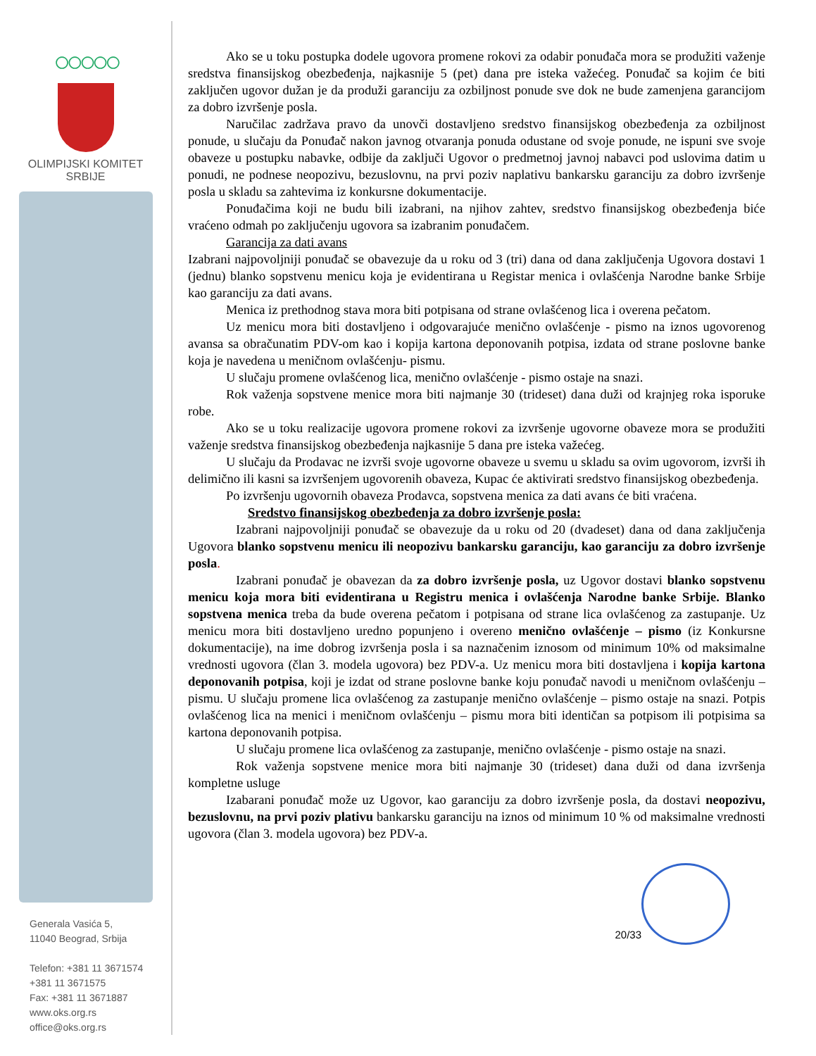○○○○○
OLIMPIJSKI KOMITET
SRBIJE
Generala Vasića 5,
11040 Beograd, Srbija
Telefon: +381 11 3671574
+381 11 3671575
Fax: +381 11 3671887
www.oks.org.rs
office@oks.org.rs
Ako se u toku postupka dodele ugovora promene rokovi za odabir ponuđača mora se produžiti važenje sredstva finansijskog obezbeđenja, najkasnije 5 (pet) dana pre isteka važećeg. Ponuđač sa kojim će biti zaključen ugovor dužan je da produži garanciju za ozbiljnost ponude sve dok ne bude zamenjena garancijom za dobro izvršenje posla.
Naručilac zadržava pravo da unovči dostavljeno sredstvo finansijskog obezbeđenja za ozbiljnost ponude, u slučaju da Ponuđač nakon javnog otvaranja ponuda odustane od svoje ponude, ne ispuni sve svoje obaveze u postupku nabavke, odbije da zaključi Ugovor o predmetnoj javnoj nabavci pod uslovima datim u ponudi, ne podnese neopozivu, bezuslovnu, na prvi poziv naplativu bankarsku garanciju za dobro izvršenje posla u skladu sa zahtevima iz konkursne dokumentacije.
Ponuđačima koji ne budu bili izabrani, na njihov zahtev, sredstvo finansijskog obezbeđenja biće vraćeno odmah po zaključenju ugovora sa izabranim ponuđačem.
Garancija za dati avans
Izabrani najpovoljniji ponuđač se obavezuje da u roku od 3 (tri) dana od dana zaključenja Ugovora dostavi 1 (jednu) blanko sopstvenu menicu koja je evidentirana u Registar menica i ovlašćenja Narodne banke Srbije kao garanciju za dati avans.
Menica iz prethodnog stava mora biti potpisana od strane ovlašćenog lica i overena pečatom.
Uz menicu mora biti dostavljeno i odgovarajuće menično ovlašćenje - pismo na iznos ugovorenog avansa sa obračunatim PDV-om kao i kopija kartona deponovanih potpisa, izdata od strane poslovne banke koja je navedena u meničnom ovlašćenju- pismu.
U slučaju promene ovlašćenog lica, menično ovlašćenje - pismo ostaje na snazi.
Rok važenja sopstvene menice mora biti najmanje 30 (trideset) dana duži od krajnjeg roka isporuke robe.
Ako se u toku realizacije ugovora promene rokovi za izvršenje ugovorne obaveze mora se produžiti važenje sredstva finansijskog obezbeđenja najkasnije 5 dana pre isteka važećeg.
U slučaju da Prodavac ne izvrši svoje ugovorne obaveze u svemu u skladu sa ovim ugovorom, izvrši ih delimično ili kasni sa izvršenjem ugovorenih obaveza, Kupac će aktivirati sredstvo finansijskog obezbeđenja.
Po izvršenju ugovornih obaveza Prodavca, sopstvena menica za dati avans će biti vraćena.
Sredstvo finansijskog obezbeđenja za dobro izvršenje posla:
Izabrani najpovoljniji ponuđač se obavezuje da u roku od 20 (dvadeset) dana od dana zaključenja Ugovora blanko sopstvenu menicu ili neopozivu bankarsku garanciju, kao garanciju za dobro izvršenje posla.
Izabrani ponuđač je obavezan da za dobro izvršenje posla, uz Ugovor dostavi blanko sopstvenu menicu koja mora biti evidentirana u Registru menica i ovlašćenja Narodne banke Srbije. Blanko sopstvena menica treba da bude overena pečatom i potpisana od strane lica ovlašćenog za zastupanje. Uz menicu mora biti dostavljeno uredno popunjeno i overeno menično ovlašćenje – pismo (iz Konkursne dokumentacije), na ime dobrog izvršenja posla i sa naznačenim iznosom od minimum 10% od maksimalne vrednosti ugovora (član 3. modela ugovora) bez PDV-a. Uz menicu mora biti dostavljena i kopija kartona deponovanih potpisa, koji je izdat od strane poslovne banke koju ponuđač navodi u meničnom ovlašćenju – pismu. U slučaju promene lica ovlašćenog za zastupanje menično ovlašćenje – pismo ostaje na snazi. Potpis ovlašćenog lica na menici i meničnom ovlašćenju – pismu mora biti identičan sa potpisom ili potpisima sa kartona deponovanih potpisa.
U slučaju promene lica ovlašćenog za zastupanje, menično ovlašćenje - pismo ostaje na snazi.
Rok važenja sopstvene menice mora biti najmanje 30 (trideset) dana duži od dana izvršenja kompletne usluge
Izabarani ponuđač može uz Ugovor, kao garanciju za dobro izvršenje posla, da dostavi neopozivu, bezuslovnu, na prvi poziv plativu bankarsku garanciju na iznos od minimum 10 % od maksimalne vrednosti ugovora (član 3. modela ugovora) bez PDV-a.
20/33